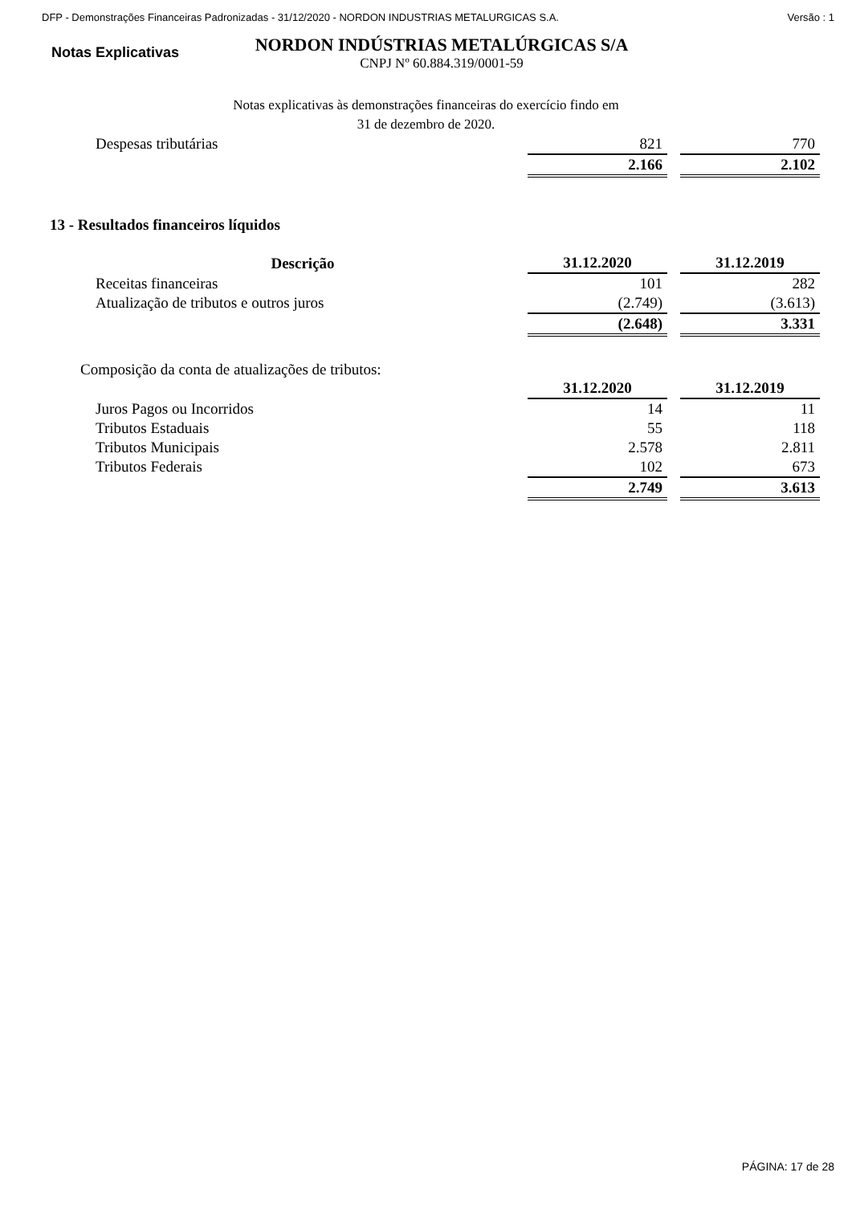DFP - Demonstrações Financeiras Padronizadas - 31/12/2020 - NORDON INDUSTRIAS METALURGICAS S.A. Versão : 1
Notas Explicativas
NORDON INDÚSTRIAS METALÚRGICAS S/A
CNPJ Nº 60.884.319/0001-59
Notas explicativas às demonstrações financeiras do exercício findo em
31 de dezembro de 2020.
| Despesas tributárias | 821 | 770 |
| | 2.166 | 2.102 |
13 - Resultados financeiros líquidos
| Descrição | 31.12.2020 | 31.12.2019 |
| --- | --- | --- |
| Receitas financeiras | 101 | 282 |
| Atualização de tributos e outros juros | (2.749) | (3.613) |
| | (2.648) | 3.331 |
Composição da conta de atualizações de tributos:
| | 31.12.2020 | 31.12.2019 |
| Juros Pagos ou Incorridos | 14 | 11 |
| Tributos Estaduais | 55 | 118 |
| Tributos Municipais | 2.578 | 2.811 |
| Tributos Federais | 102 | 673 |
| | 2.749 | 3.613 |
PÁGINA: 17 de 28